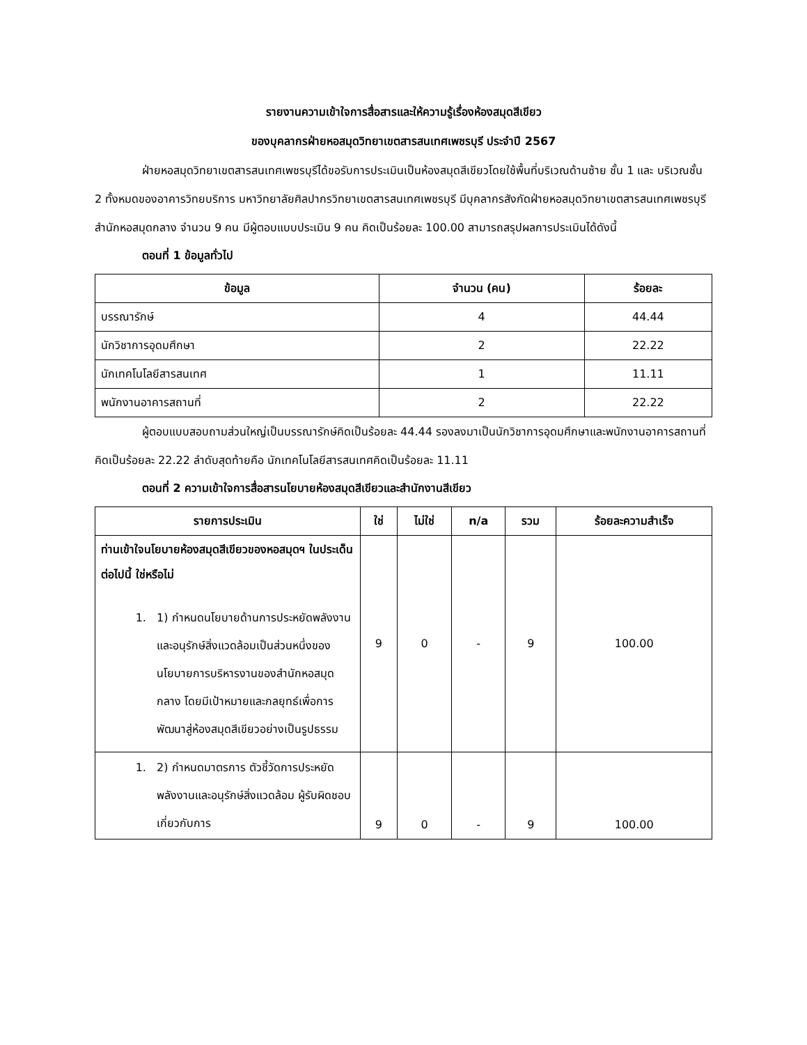รายงานความเข้าใจการสื่อสารและให้ความรู้เรื่องห้องสมุดสีเขียว
ของบุคลากรฝ่ายหอสมุดวิทยาเขตสารสนเทศเพชรบุรี ประจำปี 2567
ฝ่ายหอสมุดวิทยาเขตสารสนเทศเพชรบุรีได้ขอรับการประเมินเป็นห้องสมุดสีเขียวโดยใช้พื้นที่บริเวณด้านซ้าย ชั้น 1 และ บริเวณชั้น 2 ทั้งหมดของอาคารวิทยบริการ มหาวิทยาลัยศิลปากรวิทยาเขตสารสนเทศเพชรบุรี มีบุคลากรสังกัดฝ่ายหอสมุดวิทยาเขตสารสนเทศเพชรบุรี สำนักหอสมุดกลาง จำนวน 9 คน มีผู้ตอบแบบประเมิน 9 คน คิดเป็นร้อยละ 100.00 สามารถสรุปผลการประเมินได้ดังนี้
ตอนที่ 1 ข้อมูลทั่วไป
| ข้อมูล | จำนวน (คน) | ร้อยละ |
| --- | --- | --- |
| บรรณารักษ์ | 4 | 44.44 |
| นักวิชาการอุดมศึกษา | 2 | 22.22 |
| นักเทคโนโลยีสารสนเทศ | 1 | 11.11 |
| พนักงานอาคารสถานที่ | 2 | 22.22 |
ผู้ตอบแบบสอบถามส่วนใหญ่เป็นบรรณารักษ์คิดเป็นร้อยละ 44.44 รองลงมาเป็นนักวิชาการอุดมศึกษาและพนักงานอาคารสถานที่คิดเป็นร้อยละ 22.22 ลำดับสุดท้ายคือ นักเทคโนโลยีสารสนเทศคิดเป็นร้อยละ 11.11
ตอนที่ 2 ความเข้าใจการสื่อสารนโยบายห้องสมุดสีเขียวและสำนักงานสีเขียว
| รายการประเมิน | ใช่ | ไม่ใช่ | n/a | รวม | ร้อยละความสำเร็จ |
| --- | --- | --- | --- | --- | --- |
| ท่านเข้าใจนโยบายห้องสมุดสีเขียวของหอสมุดฯ ในประเด็นต่อไปนี้ ใช่หรือไม่ 1. 1) กำหนดนโยบายด้านการประหยัดพลังงานและอนุรักษ์สิ่งแวดล้อมเป็นส่วนหนึ่งของนโยบายการบริหารงานของสำนักหอสมุดกลาง โดยมีเป้าหมายและกลยุทธ์เพื่อการพัฒนาสู่ห้องสมุดสีเขียวอย่างเป็นรูปธรรม | 9 | 0 | - | 9 | 100.00 |
| 1. 2) กำหนดมาตรการ ตัวชี้วัดการประหยัดพลังงานและอนุรักษ์สิ่งแวดล้อม ผู้รับผิดชอบเกี่ยวกับการ | 9 | 0 | - | 9 | 100.00 |